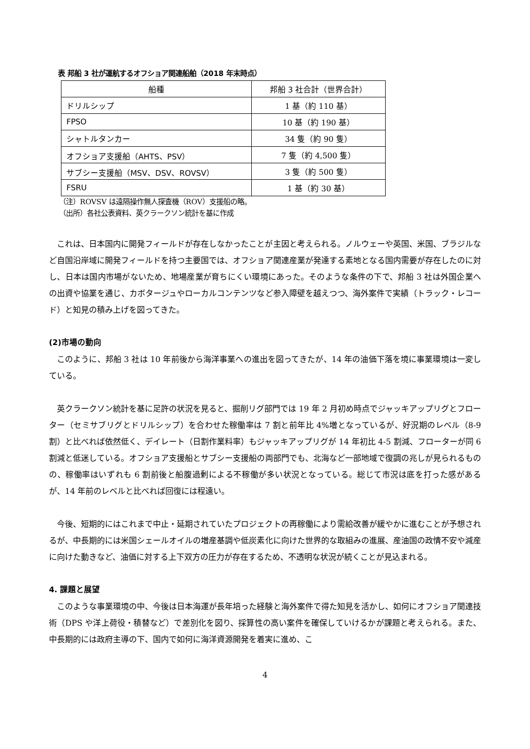表 邦船 3 社が運航するオフショア関連船舶（2018 年末時点）
| 船種 | 邦船 3 社合計（世界合計） |
| --- | --- |
| ドリルシップ | 1 基（約 110 基） |
| FPSO | 10 基（約 190 基） |
| シャトルタンカー | 34 隻（約 90 隻） |
| オフショア支援船（AHTS、PSV） | 7 隻（約 4,500 隻） |
| サブシー支援船（MSV、DSV、ROVSV） | 3 隻（約 500 隻） |
| FSRU | 1 基（約 30 基） |
（注）ROVSV は遠隔操作無人探査機（ROV）支援船の略。
（出所）各社公表資料、英クラークソン統計を基に作成
これは、日本国内に開発フィールドが存在しなかったことが主因と考えられる。ノルウェーや英国、米国、ブラジルなど自国沿岸域に開発フィールドを持つ主要国では、オフショア関連産業が発達する素地となる国内需要が存在したのに対し、日本は国内市場がないため、地場産業が育ちにくい環境にあった。そのような条件の下で、邦船 3 社は外国企業への出資や協業を通じ、カボタージュやローカルコンテンツなど参入障壁を越えつつ、海外案件で実績（トラック・レコード）と知見の積み上げを図ってきた。
(2)市場の動向
このように、邦船 3 社は 10 年前後から海洋事業への進出を図ってきたが、14 年の油価下落を境に事業環境は一変している。
英クラークソン統計を基に足許の状況を見ると、掘削リグ部門では 19 年 2 月初め時点でジャッキアップリグとフローター（セミサブリグとドリルシップ）を合わせた稼働率は 7 割と前年比 4%増となっているが、好況期のレベル（8-9 割）と比べれば依然低く、デイレート（日割作業料率）もジャッキアップリグが 14 年初比 4-5 割減、フローターが同 6 割減と低迷している。オフショア支援船とサブシー支援船の両部門でも、北海など一部地域で復調の兆しが見られるものの、稼働率はいずれも 6 割前後と船腹過剰による不稼働が多い状況となっている。総じて市況は底を打った感があるが、14 年前のレベルと比べれば回復には程遠い。
今後、短期的にはこれまで中止・延期されていたプロジェクトの再稼働により需給改善が緩やかに進むことが予想されるが、中長期的には米国シェールオイルの増産基調や低炭素化に向けた世界的な取組みの進展、産油国の政情不安や減産に向けた動きなど、油価に対する上下双方の圧力が存在するため、不透明な状況が続くことが見込まれる。
4. 課題と展望
このような事業環境の中、今後は日本海運が長年培った経験と海外案件で得た知見を活かし、如何にオフショア関連技術（DPS や洋上荷役・積替など）で差別化を図り、採算性の高い案件を確保していけるかが課題と考えられる。また、中長期的には政府主導の下、国内で如何に海洋資源開発を着実に進め、こ
4